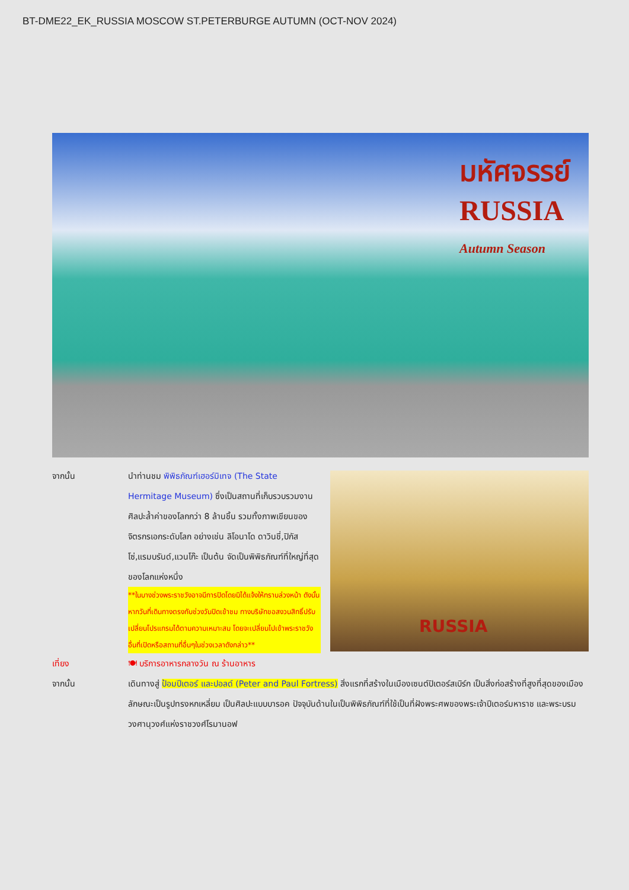BT-DME22_EK_RUSSIA MOSCOW ST.PETERBURGE AUTUMN (OCT-NOV 2024)
มหัศจรรย์
RUSSIA
Autumn Season
จากนั้น นำท่านชม พิพิธภัณฑ์เฮอร์มิเทจ (The State Hermitage Museum) ซึ่งเป็นสถานที่เก็บรวบรวมงานศิลปะล้ำค่าของโลกกว่า 8 ล้านชิ้น รวมทั้งภาพเขียนของจิตรกรเอกระดับโลก อย่างเช่น ลิโอนาโด ดาวินชี่,ปิกัสโซ่,แรมบรันด์,แวนโก๊ะ เป็นต้น จัดเป็นพิพิธภัณฑ์ที่ใหญ่ที่สุดของโลกแห่งหนึ่ง
**ในบางช่วงพระราชวังอาจมีการปิดโดยมิได้แจ้งให้ทราบล่วงหน้า ดังนั้นหากวันที่เดินทางตรงกับช่วงวันปิดเข้าชม ทางบริษัทขอสงวนสิทธิ์ปรับเปลี่ยนโปรแกรมได้ตามความเหมาะสม โดยจะเปลี่ยนไปเข้าพระราชวังอื่นที่เปิดหรือสถานที่อื่นๆในช่วงเวลาดังกล่าว**
RUSSIA
เที่ยง 🍽 บริการอาหารกลางวัน ณ ร้านอาหาร
จากนั้น เดินทางสู่ ป้อมปีเตอร์ และปอลด์ (Peter and Paul Fortress) สิ่งแรกที่สร้างในเมืองเซนต์ปิเตอร์สเบิร์ก เป็นสิ่งก่อสร้างที่สูงที่สุดของเมือง ลักษณะเป็นรูปทรงหกเหลี่ยม เป็นศิลปะแบบบารอค ปัจจุบันด้านในเป็นพิพิธภัณฑ์ที่ใช้เป็นที่ฝังพระศพของพระเจ้าปีเตอร์มหาราช และพระบรมวงศานุวงศ์แห่งราชวงศ์โรมานอฟ